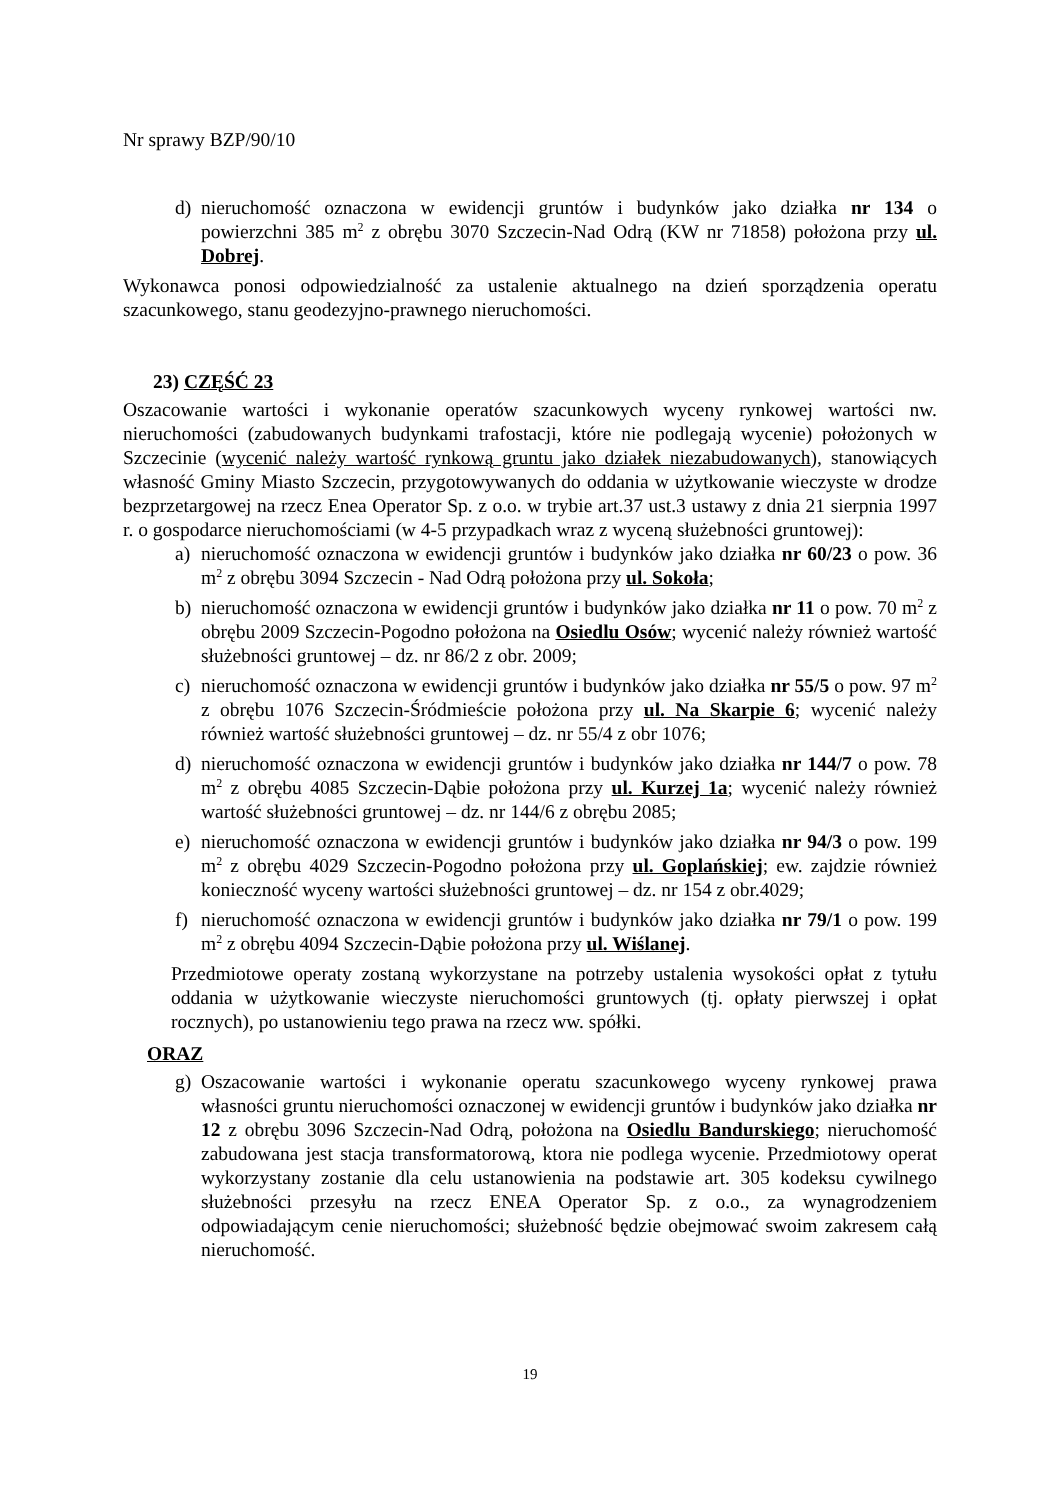Nr sprawy BZP/90/10
d) nieruchomość oznaczona w ewidencji gruntów i budynków jako działka nr 134 o powierzchni 385 m<sup>2</sup> z obrębu 3070 Szczecin-Nad Odrą (KW nr 71858) położona przy ul. Dobrej.
Wykonawca ponosi odpowiedzialność za ustalenie aktualnego na dzień sporządzenia operatu szacunkowego, stanu geodezyjno-prawnego nieruchomości.
23) CZĘŚĆ 23
Oszacowanie wartości i wykonanie operatów szacunkowych wyceny rynkowej wartości nw. nieruchomości (zabudowanych budynkami trafostacji, które nie podlegają wycenie) położonych w Szczecinie (wycenić należy wartość rynkową gruntu jako działek niezabudowanych), stanowiących własność Gminy Miasto Szczecin, przygotowywanych do oddania w użytkowanie wieczyste w drodze bezprzetargowej na rzecz Enea Operator Sp. z o.o. w trybie art.37 ust.3 ustawy z dnia 21 sierpnia 1997 r. o gospodarce nieruchomościami (w 4-5 przypadkach wraz z wyceną służebności gruntowej):
a) nieruchomość oznaczona w ewidencji gruntów i budynków jako działka nr 60/23 o pow. 36 m<sup>2</sup> z obrębu 3094 Szczecin - Nad Odrą położona przy ul. Sokoła;
b) nieruchomość oznaczona w ewidencji gruntów i budynków jako działka nr 11 o pow. 70 m<sup>2</sup> z obrębu 2009 Szczecin-Pogodno położona na Osiedlu Osów; wycenić należy również wartość służebności gruntowej – dz. nr 86/2 z obr. 2009;
c) nieruchomość oznaczona w ewidencji gruntów i budynków jako działka nr 55/5 o pow. 97 m<sup>2</sup> z obrębu 1076 Szczecin-Śródmieście położona przy ul. Na Skarpie 6; wycenić należy również wartość służebności gruntowej – dz. nr 55/4 z obr 1076;
d) nieruchomość oznaczona w ewidencji gruntów i budynków jako działka nr 144/7 o pow. 78 m<sup>2</sup> z obrębu 4085 Szczecin-Dąbie położona przy ul. Kurzej 1a; wycenić należy również wartość służebności gruntowej – dz. nr 144/6 z obrębu 2085;
e) nieruchomość oznaczona w ewidencji gruntów i budynków jako działka nr 94/3 o pow. 199 m<sup>2</sup> z obrębu 4029 Szczecin-Pogodno położona przy ul. Goplańskiej; ew. zajdzie również konieczność wyceny wartości służebności gruntowej – dz. nr 154 z obr.4029;
f) nieruchomość oznaczona w ewidencji gruntów i budynków jako działka nr 79/1 o pow. 199 m<sup>2</sup> z obrębu 4094 Szczecin-Dąbie położona przy ul. Wiślanej.
Przedmiotowe operaty zostaną wykorzystane na potrzeby ustalenia wysokości opłat z tytułu oddania w użytkowanie wieczyste nieruchomości gruntowych (tj. opłaty pierwszej i opłat rocznych), po ustanowieniu tego prawa na rzecz ww. spółki.
ORAZ
g) Oszacowanie wartości i wykonanie operatu szacunkowego wyceny rynkowej prawa własności gruntu nieruchomości oznaczonej w ewidencji gruntów i budynków jako działka nr 12 z obrębu 3096 Szczecin-Nad Odrą, położona na Osiedlu Bandurskiego; nieruchomość zabudowana jest stacja transformatorową, ktora nie podlega wycenie. Przedmiotowy operat wykorzystany zostanie dla celu ustanowienia na podstawie art. 305 kodeksu cywilnego służebności przesyłu na rzecz ENEA Operator Sp. z o.o., za wynagrodzeniem odpowiadającym cenie nieruchomości; służebność będzie obejmować swoim zakresem całą nieruchomość.
19